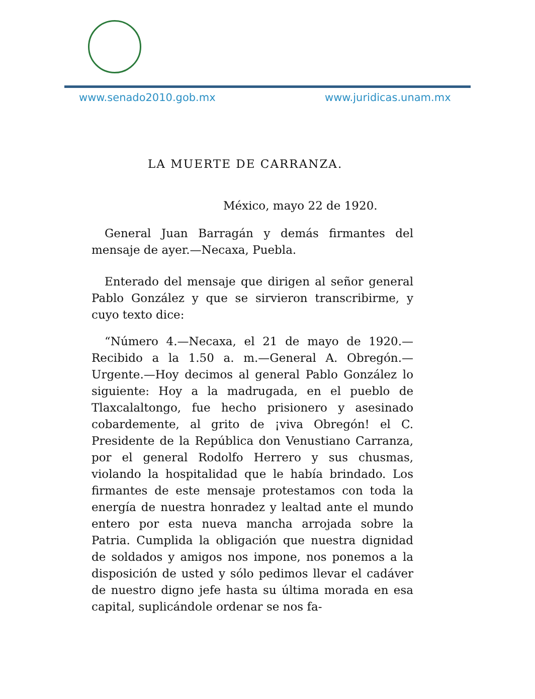www.senado2010.gob.mx www.juridicas.unam.mx
LA MUERTE DE CARRANZA.
México, mayo 22 de 1920.
General Juan Barragán y demás firmantes del mensaje de ayer.—Necaxa, Puebla.
Enterado del mensaje que dirigen al señor general Pablo González y que se sirvieron transcribirme, y cuyo texto dice:
“Número 4.—Necaxa, el 21 de mayo de 1920.—Recibido a la 1.50 a. m.—General A. Obregón.—Urgente.—Hoy decimos al general Pablo González lo siguiente: Hoy a la madrugada, en el pueblo de Tlaxcalaltongo, fue hecho prisionero y asesinado cobardemente, al grito de ¡viva Obregón! el C. Presidente de la República don Venustiano Carranza, por el general Rodolfo Herrero y sus chusmas, violando la hospitalidad que le había brindado. Los firmantes de este mensaje protestamos con toda la energía de nuestra honradez y lealtad ante el mundo entero por esta nueva mancha arrojada sobre la Patria. Cumplida la obligación que nuestra dignidad de soldados y amigos nos impone, nos ponemos a la disposición de usted y sólo pedimos llevar el cadáver de nuestro digno jefe hasta su última morada en esa capital, suplicándole ordenar se nos fa-